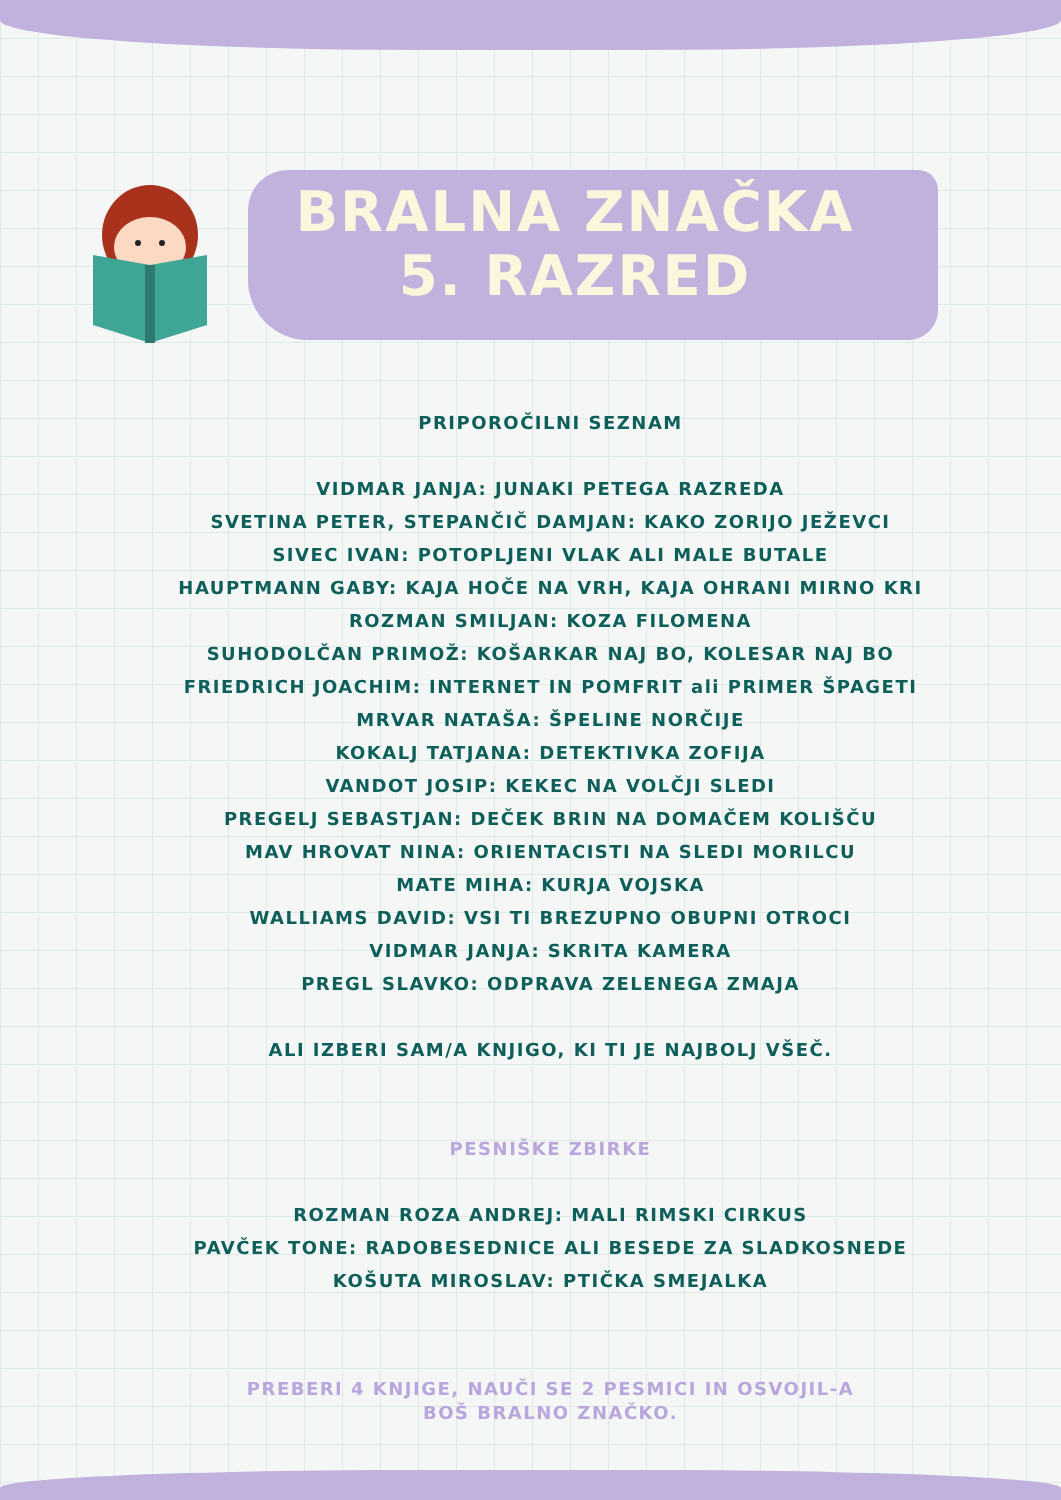BRALNA ZNAČKA
5. RAZRED
PRIPOROČILNI SEZNAM
VIDMAR JANJA: JUNAKI PETEGA RAZREDA
SVETINA PETER, STEPANČIČ DAMJAN: KAKO ZORIJO JEŽEVCI
SIVEC IVAN: POTOPLJENI VLAK ALI MALE BUTALE
HAUPTMANN GABY: KAJA HOČE NA VRH, KAJA OHRANI MIRNO KRI
ROZMAN SMILJAN: KOZA FILOMENA
SUHODOLČAN PRIMOŽ: KOŠARKAR NAJ BO, KOLESAR NAJ BO
FRIEDRICH JOACHIM: INTERNET IN POMFRIT ali PRIMER ŠPAGETI
MRVAR NATAŠA: ŠPELINE NORČIJE
KOKALJ TATJANA: DETEKTIVKA ZOFIJA
VANDOT JOSIP: KEKEC NA VOLČJI SLEDI
PREGELJ SEBASTJAN: DEČEK BRIN NA DOMAČEM KOLIŠČU
MAV HROVAT NINA: ORIENTACISTI NA SLEDI MORILCU
MATE MIHA: KURJA VOJSKA
WALLIAMS DAVID: VSI TI BREZUPNO OBUPNI OTROCI
VIDMAR JANJA: SKRITA KAMERA
PREGL SLAVKO: ODPRAVA ZELENEGA ZMAJA
ALI IZBERI SAM/A KNJIGO, KI TI JE NAJBOLJ VŠEČ.
PESNIŠKE ZBIRKE
ROZMAN ROZA ANDREJ: MALI RIMSKI CIRKUS
PAVČEK TONE: RADOBESEDNICE ALI BESEDE ZA SLADKOSNEDE
KOŠUTA MIROSLAV: PTIČKA SMEJALKA
PREBERI 4 KNJIGE, NAUČI SE 2 PESMICI IN OSVOJIL-A
BOŠ BRALNO ZNAČKO.